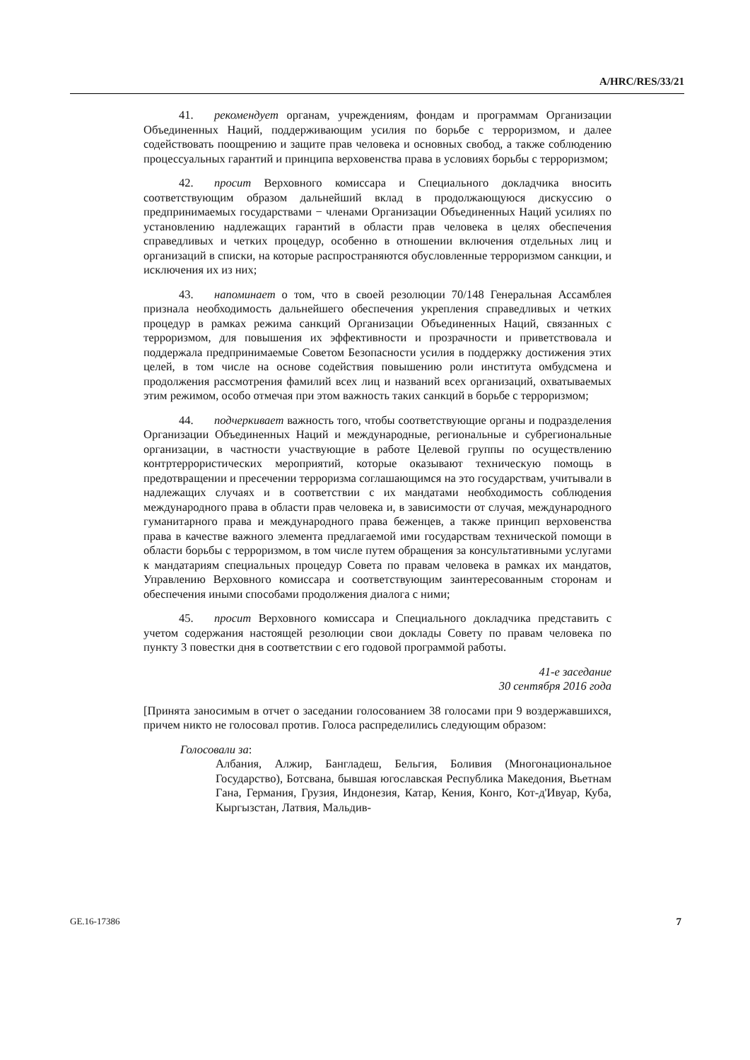A/HRC/RES/33/21
41. рекомендует органам, учреждениям, фондам и программам Организации Объединенных Наций, поддерживающим усилия по борьбе с терроризмом, и далее содействовать поощрению и защите прав человека и основных свобод, а также соблюдению процессуальных гарантий и принципа верховенства права в условиях борьбы с терроризмом;
42. просит Верховного комиссара и Специального докладчика вносить соответствующим образом дальнейший вклад в продолжающуюся дискуссию о предпринимаемых государствами − членами Организации Объединенных Наций усилиях по установлению надлежащих гарантий в области прав человека в целях обеспечения справедливых и четких процедур, особенно в отношении включения отдельных лиц и организаций в списки, на которые распространяются обусловленные терроризмом санкции, и исключения их из них;
43. напоминает о том, что в своей резолюции 70/148 Генеральная Ассамблея признала необходимость дальнейшего обеспечения укрепления справедливых и четких процедур в рамках режима санкций Организации Объединенных Наций, связанных с терроризмом, для повышения их эффективности и прозрачности и приветствовала и поддержала предпринимаемые Советом Безопасности усилия в поддержку достижения этих целей, в том числе на основе содействия повышению роли института омбудсмена и продолжения рассмотрения фамилий всех лиц и названий всех организаций, охватываемых этим режимом, особо отмечая при этом важность таких санкций в борьбе с терроризмом;
44. подчеркивает важность того, чтобы соответствующие органы и подразделения Организации Объединенных Наций и международные, региональные и субрегиональные организации, в частности участвующие в работе Целевой группы по осуществлению контртеррористических мероприятий, которые оказывают техническую помощь в предотвращении и пресечении терроризма соглашающимся на это государствам, учитывали в надлежащих случаях и в соответствии с их мандатами необходимость соблюдения международного права в области прав человека и, в зависимости от случая, международного гуманитарного права и международного права беженцев, а также принцип верховенства права в качестве важного элемента предлагаемой ими государствам технической помощи в области борьбы с терроризмом, в том числе путем обращения за консультативными услугами к мандатариям специальных процедур Совета по правам человека в рамках их мандатов, Управлению Верховного комиссара и соответствующим заинтересованным сторонам и обеспечения иными способами продолжения диалога с ними;
45. просит Верховного комиссара и Специального докладчика представить с учетом содержания настоящей резолюции свои доклады Совету по правам человека по пункту 3 повестки дня в соответствии с его годовой программой работы.
41-е заседание
30 сентября 2016 года
[Принята заносимым в отчет о заседании голосованием 38 голосами при 9 воздержавшихся, причем никто не голосовал против. Голоса распределились следующим образом:
Голосовали за:
Албания, Алжир, Бангладеш, Бельгия, Боливия (Многонациональное Государство), Ботсвана, бывшая югославская Республика Македония, Вьетнам Гана, Германия, Грузия, Индонезия, Катар, Кения, Конго, Кот-д'Ивуар, Куба, Кыргызстан, Латвия, Мальдив-
GE.16-17386 7